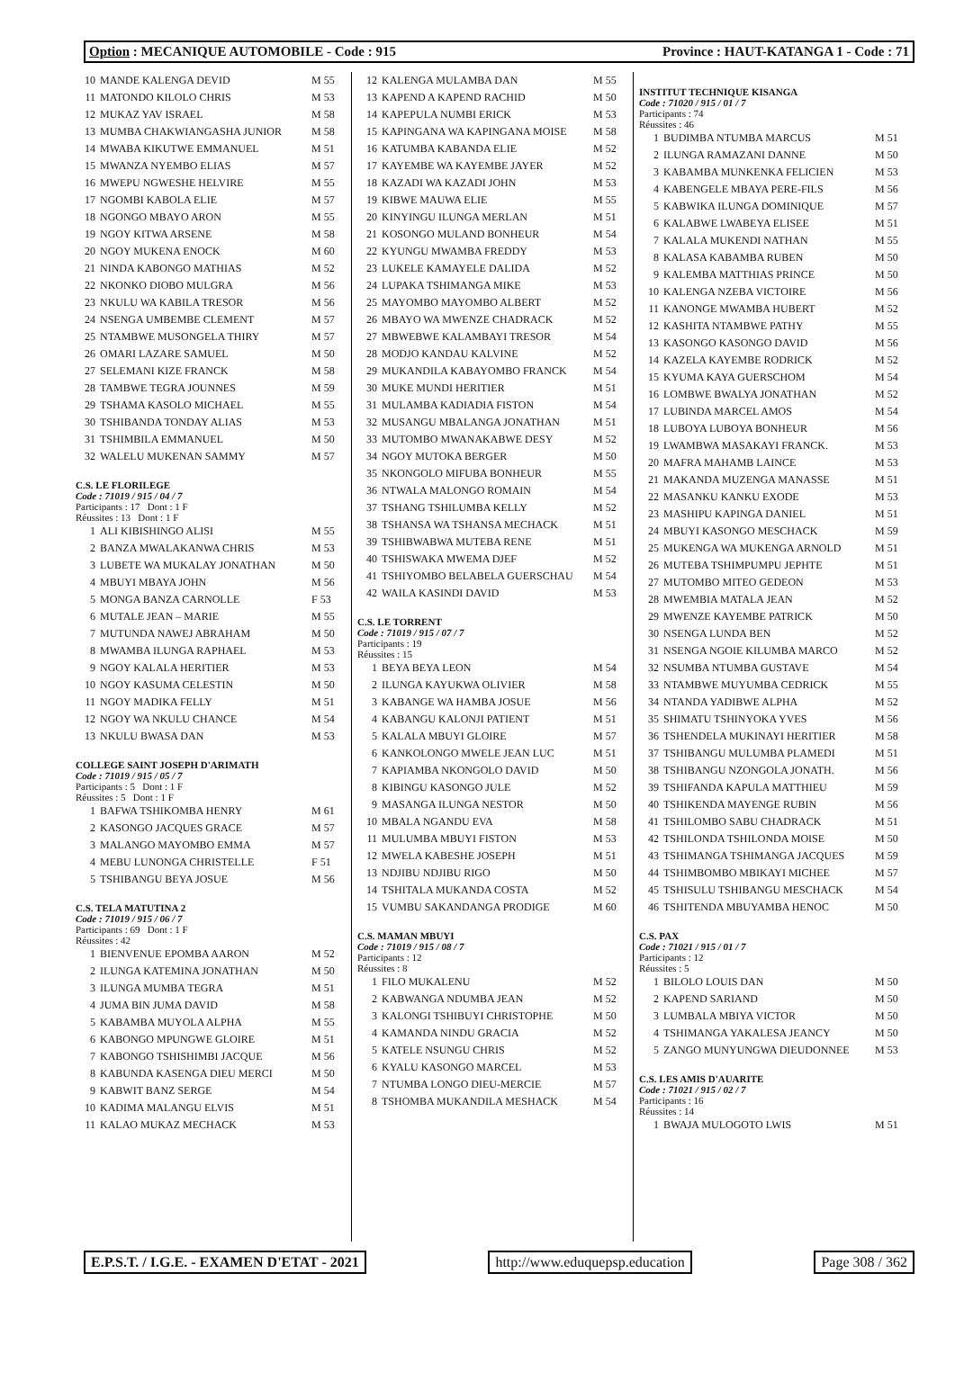Option : MECANIQUE AUTOMOBILE - Code : 915 Province : HAUT-KATANGA 1 - Code : 71
| 10 | MANDE KALENGA DEVID | M 55 |
| 11 | MATONDO KILOLO CHRIS | M 53 |
| 12 | MUKAZ YAV ISRAEL | M 58 |
| 13 | MUMBA CHAKWIANGASHA JUNIOR | M 58 |
| 14 | MWABA KIKUTWE EMMANUEL | M 51 |
| 15 | MWANZA NYEMBO ELIAS | M 57 |
| 16 | MWEPU NGWESHE HELVIRE | M 55 |
| 17 | NGOMBI KABOLA ELIE | M 57 |
| 18 | NGONGO MBAYO ARON | M 55 |
| 19 | NGOY KITWA ARSENE | M 58 |
| 20 | NGOY MUKENA ENOCK | M 60 |
| 21 | NINDA KABONGO MATHIAS | M 52 |
| 22 | NKONKO DIOBO MULGRA | M 56 |
| 23 | NKULU WA KABILA TRESOR | M 56 |
| 24 | NSENGA UMBEMBE CLEMENT | M 57 |
| 25 | NTAMBWE MUSONGELA THIRY | M 57 |
| 26 | OMARI LAZARE SAMUEL | M 50 |
| 27 | SELEMANI KIZE FRANCK | M 58 |
| 28 | TAMBWE TEGRA JOUNNES | M 59 |
| 29 | TSHAMA KASOLO MICHAEL | M 55 |
| 30 | TSHIBANDA TONDAY ALIAS | M 53 |
| 31 | TSHIMBILA EMMANUEL | M 50 |
| 32 | WALELU MUKENAN SAMMY | M 57 |
C.S. LE FLORILEGE
Code : 71019 / 915 / 04 / 7
Participants : 17 Dont : 1 F
Réussites : 13 Dont : 1 F
| 1 | ALI KIBISHINGO ALISI | M 55 |
| 2 | BANZA MWALAKANWA CHRIS | M 53 |
| 3 | LUBETE WA MUKALAY JONATHAN | M 50 |
| 4 | MBUYI MBAYA JOHN | M 56 |
| 5 | MONGA BANZA CARNOLLE | F 53 |
| 6 | MUTALE JEAN – MARIE | M 55 |
| 7 | MUTUNDA NAWEJ ABRAHAM | M 50 |
| 8 | MWAMBA ILUNGA RAPHAEL | M 53 |
| 9 | NGOY KALALA HERITIER | M 53 |
| 10 | NGOY KASUMA CELESTIN | M 50 |
| 11 | NGOY MADIKA FELLY | M 51 |
| 12 | NGOY WA NKULU CHANCE | M 54 |
| 13 | NKULU BWASA DAN | M 53 |
COLLEGE SAINT JOSEPH D'ARIMATH
Code : 71019 / 915 / 05 / 7
Participants : 5 Dont : 1 F
Réussites : 5 Dont : 1 F
| 1 | BAFWA TSHIKOMBA HENRY | M 61 |
| 2 | KASONGO JACQUES GRACE | M 57 |
| 3 | MALANGO MAYOMBO EMMA | M 57 |
| 4 | MEBU LUNONGA CHRISTELLE | F 51 |
| 5 | TSHIBANGU BEYA JOSUE | M 56 |
C.S. TELA MATUTINA 2
Code : 71019 / 915 / 06 / 7
Participants : 69 Dont : 1 F
Réussites : 42
| 1 | BIENVENUE EPOMBA AARON | M 52 |
| 2 | ILUNGA KATEMINA JONATHAN | M 50 |
| 3 | ILUNGA MUMBA TEGRA | M 51 |
| 4 | JUMA BIN JUMA DAVID | M 58 |
| 5 | KABAMBA MUYOLA ALPHA | M 55 |
| 6 | KABONGO MPUNGWE GLOIRE | M 51 |
| 7 | KABONGO TSHISHIMBI JACQUE | M 56 |
| 8 | KABUNDA KASENGA DIEU MERCI | M 50 |
| 9 | KABWIT BANZ SERGE | M 54 |
| 10 | KADIMA MALANGU ELVIS | M 51 |
| 11 | KALAO MUKAZ MECHACK | M 53 |
| 12 | KALENGA MULAMBA DAN | M 55 |
| 13 | KAPEND A KAPEND RACHID | M 50 |
| 14 | KAPEPULA NUMBI ERICK | M 53 |
| 15 | KAPINGANA WA KAPINGANA MOISE | M 58 |
| 16 | KATUMBA KABANDA ELIE | M 52 |
| 17 | KAYEMBE WA KAYEMBE JAYER | M 52 |
| 18 | KAZADI WA KAZADI JOHN | M 53 |
| 19 | KIBWE MAUWA ELIE | M 55 |
| 20 | KINYINGU ILUNGA MERLAN | M 51 |
| 21 | KOSONGO MULAND BONHEUR | M 54 |
| 22 | KYUNGU MWAMBA FREDDY | M 53 |
| 23 | LUKELE KAMAYELE DALIDA | M 52 |
| 24 | LUPAKA TSHIMANGA MIKE | M 53 |
| 25 | MAYOMBO MAYOMBO ALBERT | M 52 |
| 26 | MBAYO WA MWENZE CHADRACK | M 52 |
| 27 | MBWEBWE KALAMBAYI TRESOR | M 54 |
| 28 | MODJO KANDAU KALVINE | M 52 |
| 29 | MUKANDILA KABAYOMBO FRANCK | M 54 |
| 30 | MUKE MUNDI HERITIER | M 51 |
| 31 | MULAMBA KADIADIA FISTON | M 54 |
| 32 | MUSANGU MBALANGA JONATHAN | M 51 |
| 33 | MUTOMBO MWANAKABWE DESY | M 52 |
| 34 | NGOY MUTOKA BERGER | M 50 |
| 35 | NKONGOLO MIFUBA BONHEUR | M 55 |
| 36 | NTWALA MALONGO ROMAIN | M 54 |
| 37 | TSHANG TSHILUMBA KELLY | M 52 |
| 38 | TSHANSA WA TSHANSA MECHACK | M 51 |
| 39 | TSHIBWABWA MUTEBA RENE | M 51 |
| 40 | TSHISWAKA MWEMA DJEF | M 52 |
| 41 | TSHIYOMBO BELABELA GUERSCHAU | M 54 |
| 42 | WAILA KASINDI DAVID | M 53 |
C.S. LE TORRENT
Code : 71019 / 915 / 07 / 7
Participants : 19
Réussites : 15
| 1 | BEYA BEYA LEON | M 54 |
| 2 | ILUNGA KAYUKWA OLIVIER | M 58 |
| 3 | KABANGE WA HAMBA JOSUE | M 56 |
| 4 | KABANGU KALONJI PATIENT | M 51 |
| 5 | KALALA MBUYI GLOIRE | M 57 |
| 6 | KANKOLONGO MWELE JEAN LUC | M 51 |
| 7 | KAPIAMBA NKONGOLO DAVID | M 50 |
| 8 | KIBINGU KASONGO JULE | M 52 |
| 9 | MASANGA ILUNGA NESTOR | M 50 |
| 10 | MBALA NGANDU EVA | M 58 |
| 11 | MULUMBA MBUYI FISTON | M 53 |
| 12 | MWELA KABESHE JOSEPH | M 51 |
| 13 | NDJIBU NDJIBU RIGO | M 50 |
| 14 | TSHITALA MUKANDA COSTA | M 52 |
| 15 | VUMBU SAKANDANGA PRODIGE | M 60 |
C.S. MAMAN MBUYI
Code : 71019 / 915 / 08 / 7
Participants : 12
Réussites : 8
| 1 | FILO MUKALENU | M 52 |
| 2 | KABWANGA NDUMBA JEAN | M 52 |
| 3 | KALONGI TSHIBUYI CHRISTOPHE | M 50 |
| 4 | KAMANDA NINDU GRACIA | M 52 |
| 5 | KATELE NSUNGU CHRIS | M 52 |
| 6 | KYALU KASONGO MARCEL | M 53 |
| 7 | NTUMBA LONGO DIEU-MERCIE | M 57 |
| 8 | TSHOMBA MUKANDILA MESHACK | M 54 |
INSTITUT TECHNIQUE KISANGA
Code : 71020 / 915 / 01 / 7
Participants : 74
Réussites : 46
| 1 | BUDIMBA NTUMBA MARCUS | M 51 |
| 2 | ILUNGA RAMAZANI DANNE | M 50 |
| 3 | KABAMBA MUNKENKA FELICIEN | M 53 |
| 4 | KABENGELE MBAYA PERE-FILS | M 56 |
| 5 | KABWIKA ILUNGA DOMINIQUE | M 57 |
| 6 | KALABWE LWABEYA ELISEE | M 51 |
| 7 | KALALA MUKENDI NATHAN | M 55 |
| 8 | KALASA KABAMBA RUBEN | M 50 |
| 9 | KALEMBA MATTHIAS PRINCE | M 50 |
| 10 | KALENGA NZEBA VICTOIRE | M 56 |
| 11 | KANONGE MWAMBA HUBERT | M 52 |
| 12 | KASHITA NTAMBWE PATHY | M 55 |
| 13 | KASONGO KASONGO DAVID | M 56 |
| 14 | KAZELA KAYEMBE RODRICK | M 52 |
| 15 | KYUMA KAYA GUERSCHOM | M 54 |
| 16 | LOMBWE BWALYA JONATHAN | M 52 |
| 17 | LUBINDA MARCEL AMOS | M 54 |
| 18 | LUBOYA LUBOYA BONHEUR | M 56 |
| 19 | LWAMBWA MASAKAYI FRANCK. | M 53 |
| 20 | MAFRA MAHAMB LAINCE | M 53 |
| 21 | MAKANDA MUZENGA MANASSE | M 51 |
| 22 | MASANKU KANKU EXODE | M 53 |
| 23 | MASHIPU KAPINGA DANIEL | M 51 |
| 24 | MBUYI KASONGO MESCHACK | M 59 |
| 25 | MUKENGA WA MUKENGA ARNOLD | M 51 |
| 26 | MUTEBA TSHIMPUMPU JEPHTE | M 51 |
| 27 | MUTOMBO MITEO GEDEON | M 53 |
| 28 | MWEMBIA MATALA JEAN | M 52 |
| 29 | MWENZE KAYEMBE PATRICK | M 50 |
| 30 | NSENGA LUNDA BEN | M 52 |
| 31 | NSENGA NGOIE KILUMBA MARCO | M 52 |
| 32 | NSUMBA NTUMBA GUSTAVE | M 54 |
| 33 | NTAMBWE MUYUMBA CEDRICK | M 55 |
| 34 | NTANDA YADIBWE ALPHA | M 52 |
| 35 | SHIMATU TSHINYOKA YVES | M 56 |
| 36 | TSHENDELA MUKINAYI HERITIER | M 58 |
| 37 | TSHIBANGU MULUMBA PLAMEDI | M 51 |
| 38 | TSHIBANGU NZONGOLA JONATH. | M 56 |
| 39 | TSHIFANDA KAPULA MATTHIEU | M 59 |
| 40 | TSHIKENDA MAYENGE RUBIN | M 56 |
| 41 | TSHILOMBO SABU CHADRACK | M 51 |
| 42 | TSHILONDA TSHILONDA MOISE | M 50 |
| 43 | TSHIMANGA TSHIMANGA JACQUES | M 59 |
| 44 | TSHIMBOMBO MBIKAYI MICHEE | M 57 |
| 45 | TSHISULU TSHIBANGU MESCHACK | M 54 |
| 46 | TSHITENDA MBUYAMBA HENOC | M 50 |
C.S. PAX
Code : 71021 / 915 / 01 / 7
Participants : 12
Réussites : 5
| 1 | BILOLO LOUIS DAN | M 50 |
| 2 | KAPEND SARIAND | M 50 |
| 3 | LUMBALA MBIYA VICTOR | M 50 |
| 4 | TSHIMANGA YAKALESA JEANCY | M 50 |
| 5 | ZANGO MUNYUNGWA DIEUDONNEE | M 53 |
C.S. LES AMIS D'AUARITE
Code : 71021 / 915 / 02 / 7
Participants : 16
Réussites : 14
| 1 | BWAJA MULOGOTO LWIS | M 51 |
E.P.S.T. / I.G.E. - EXAMEN D'ETAT - 2021
http://www.eduquepsp.education Page 308 / 362